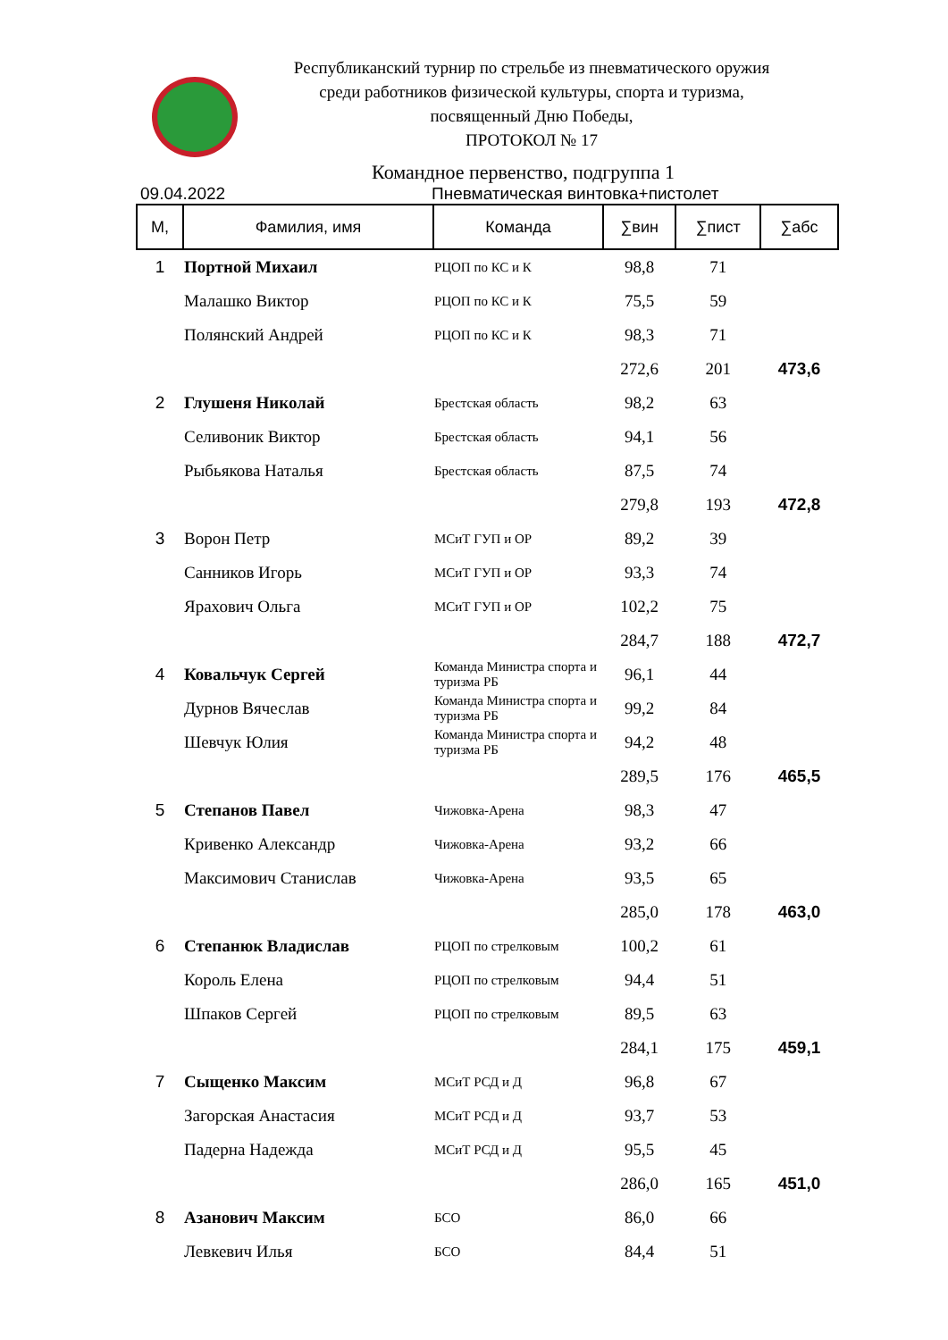Республиканский турнир по стрельбе из пневматического оружия
среди работников физической культуры, спорта и туризма,
посвященный Дню Победы,
ПРОТОКОЛ № 17
Командное первенство, подгруппа 1
09.04.2022 Пневматическая винтовка+пистолет
| М, | Фамилия, имя | Команда | ∑вин | ∑пист | ∑абс |
| --- | --- | --- | --- | --- | --- |
| 1 | Портной Михаил | РЦОП по КС и К | 98,8 | 71 | |
| | Малашко Виктор | РЦОП по КС и К | 75,5 | 59 | |
| | Полянский Андрей | РЦОП по КС и К | 98,3 | 71 | |
| | | | 272,6 | 201 | 473,6 |
| 2 | Глушеня Николай | Брестская область | 98,2 | 63 | |
| | Селивоник Виктор | Брестская область | 94,1 | 56 | |
| | Рыбьякова Наталья | Брестская область | 87,5 | 74 | |
| | | | 279,8 | 193 | 472,8 |
| 3 | Ворон Петр | МСиТ ГУП и ОР | 89,2 | 39 | |
| | Санников Игорь | МСиТ ГУП и ОР | 93,3 | 74 | |
| | Ярахович Ольга | МСиТ ГУП и ОР | 102,2 | 75 | |
| | | | 284,7 | 188 | 472,7 |
| 4 | Ковальчук Сергей | Команда Министра спорта и туризма РБ | 96,1 | 44 | |
| | Дурнов Вячеслав | Команда Министра спорта и туризма РБ | 99,2 | 84 | |
| | Шевчук Юлия | Команда Министра спорта и туризма РБ | 94,2 | 48 | |
| | | | 289,5 | 176 | 465,5 |
| 5 | Степанов Павел | Чижовка-Арена | 98,3 | 47 | |
| | Кривенко Александр | Чижовка-Арена | 93,2 | 66 | |
| | Максимович Станислав | Чижовка-Арена | 93,5 | 65 | |
| | | | 285,0 | 178 | 463,0 |
| 6 | Степанюк Владислав | РЦОП по стрелковым | 100,2 | 61 | |
| | Король Елена | РЦОП по стрелковым | 94,4 | 51 | |
| | Шпаков Сергей | РЦОП по стрелковым | 89,5 | 63 | |
| | | | 284,1 | 175 | 459,1 |
| 7 | Сыщенко Максим | МСиТ РСД и Д | 96,8 | 67 | |
| | Загорская Анастасия | МСиТ РСД и Д | 93,7 | 53 | |
| | Падерна Надежда | МСиТ РСД и Д | 95,5 | 45 | |
| | | | 286,0 | 165 | 451,0 |
| 8 | Азанович Максим | БСО | 86,0 | 66 | |
| | Левкевич Илья | БСО | 84,4 | 51 | |